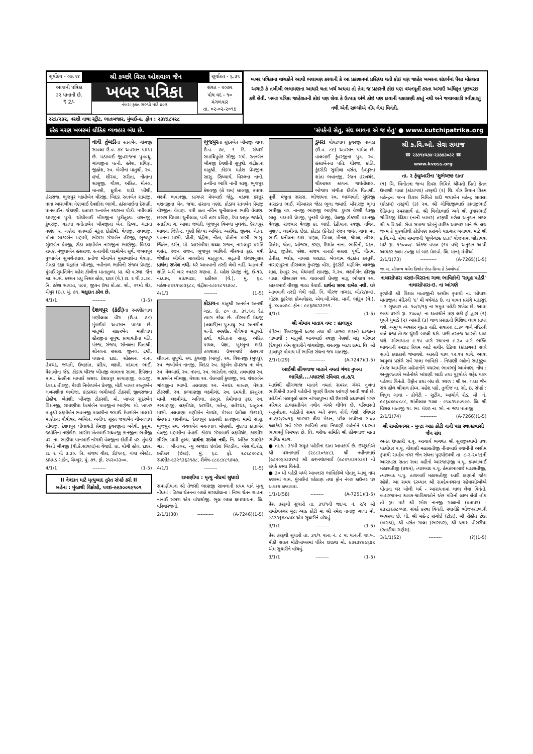સૂર્યોદય - ૦૭.૧૪
શ્રી કચ્છી વિસા ઓશવાળ જૈન
સૂર્યાસ્ત - ૬.૩૧
આજની પત્રિકા
૩૨ પાનાની છે.
₹ 2/-
ખબર પત્રિકા
નંબર: ફક્ત સભ્યો માટે ૪૦૨
સંવત - ૨૦૭૨
પોષ વદ - ૧૦
મંગળવાર
તા. ૦૨-૦૨-૨૦૧૬
૨૨૬/૨૩૨, નરશી નાથા સ્ટ્રીટ, ભાતબજાર, મુંબઈ-૯. ફોન : ૨૩૪૬૮૫૨૮
ખબર પત્રિકાના વાચકોને આથી ભલામણ કરવાની કે આ પ્રકાશનમાં પ્રસિધ્ધ થતી કોઇ પણ જાહેર ખબરના સંદર્ભમાં પૈસા મોકલતા અગાઉ કે તબીબી ભલામણના આધારે થતા ખર્ચ અથવા તો તેવા જ પ્રકારની કોઇ પણ વચનપૂર્તી કરતા અગાઉ અધિકૃત પુછપરછ કરી લેવી. ખબર પત્રિકા જાહેરાતની કોઇ પણ સેવા કે ઉત્પાદ અંગે કોઇ પણ દાવાની ચકાસણી કરતું નથી અને જવાબદારી સ્વીકારતું નથી એની સભ્યોએ નોંધ લેવા વિનંતી.
દરેક મરણ ખબરમાં લૌકિક વ્યવહાર બંધ છે. 'સંપર્કનો સેતુ, સંઘ ભાવના એ જ હેતુ' ● www.kutchipatrika.org
નાની તુંબડીના રતનબેન ગાંગજી સાવલા ઉ.વ. ૭૪ અવસાન પામ્યા છે. મઠાબાઈ જીવરાજના પુત્રવધુ. ગાંગજીના પત્ની. હરેશ, પ્રવિણ, જીજ્ઞેશ, સ્વ. બેબીના માતુશ્રી. સ્વ. હર્ષા, શીરમા, સરીતા, નીતાના સાસુજી. ગૌરવ, અંકિત, મીનલ, માનસી, ધ્રુવીના દાદી. ખીંશી, હંસરાજ, ભુજપુર લક્ષ્મીબેન વીરજી, બિદડા રતનબેન શામજી, નાના આસંબીયા નેણબાઈ દેવશીના ભાભી. હાંસબાઈના દેરાણી. પાનબાઈના જેઠાણી. પ્રતાપર રત્નાબેન કચરાના પૌત્રી. મમીબાઈ દામજીના પુત્રી. ચોથીબાઈ ખીમજીના પુત્રીતુલ્ય. વશનજી, કુંવરજી, વડાલા વનીતાબેન ખીમજીના બેન. દિવ્યા, ચંદ્રાના નણંદ. ર. ગણેશ પાનબાઈ મટુંના દોહીત્રી. વેલજી, રાઘવજી, મોખા સાકરબેન મણશી, ભોરારા ગંગાબેન હીરજી, ભુજપુર સુંદરબેન પ્રેમજી, ટોડા લક્ષ્મીબેન નાગજીના ભાણેજી. બિદડા-રાયણ મંજુલાબેન હંસરાજ, રત્નાગીરી લક્ષ્મીબેન સુર્વે, જબલપુર પુષ્પાબેન સુખચેનલાલ, કનોજ મીનાબેન મુન્નાભાઈના વેવાણ. ગેલડા દક્ષા ચંદ્રકાંત ખીમજી, નવીનાળ ભાવિની સંજય પ્રેમજી, મુંબઈ સુમતિબેન મહેશ કોલીના માતાતુલ્ય. પ્રા. શ્રી વ.સ્થા. જૈન શ્રા. સં.સં. કરસન લધુ નિસર હોલ, દાદર (વે.) ટા. ૨ થી ૩.૩૦. નિ. હરેશ સાવલા, ૫૦૪, જીવન ઉષા કો.હા. સો., ૨૧મો રોડ, ચેંબુર (ઇ.), મું. ૭૧. ચક્ષુદાન કરેલ છે.
4/1/1 -------- (1-5)
દેશલપુર (કંઠી) ના રમણીકલાલ મણીલાલ વીરા (ઉ.વ. ૭૮) મુંબઈમાં અવસાન પામ્યા છે. માતુશ્રી સાકરબેન મણીલાલ હીરજીના સુપુત્ર. પ્રભાવંતીના પતિ. પંકજ, સંજય, સોનલના પિતાશ્રી. સોનલના સસરા. જીનલ, દ્રષ્ટી, પલકના દાદા. સોહમના નાના. હેમચંદ, જયંતી, ઉષાકાંત, પ્રદિપ, લક્ષ્મી, પદમાના ભાઈ. વૈશાલીના જેઠ. કોડાય ધીરજ ખીમજી લાલનના સાળા. દિપેશના મામા. કેતકીના મામાઈ સસરા. દેશલપુર કલ્યાણજી, લાલજી, દેવચંદ હીરજી, મેરાઉ નિર્મળાબેન પ્રેમજી, મોટી ખાખર કસ્તુરબેન લખમશીના ભત્રીજા. કાંડાગરા ભચીબાઈ ટોકરશી જીવરાજના દોહીત્ર. ખેતશી, ખીમજી ટોકરશી, મો. ખાખર સુંદરબેન વિશનજી, રામાણીયા દેવકાંબેન માવજીના ભાણેજ. મો. ખાખર માતુશ્રી લક્ષ્મીબેન ભવાનજી માલશીના જમાઈ. દેવકાંબેન માલશી માણેકના પૌત્રીવર. અશ્વિન, અનીલ, સૂરત જયાબેન ચીમનલાલ શીવજી, દેશલપુર લીલાવંતી પ્રેમજી કુંવરજીના બનેવી. કુસુમ, જ્યોતિના નણંદોઇ. બારોઇ ખેતબાઈ રાઘવજી કાનજીના ભત્રીજી વર. ના. ભાડીયા પાનબાઈ નાંગશી વેલજીના દોહીત્રી વર. તુંબડી વેરશી ખીમજી (વી.કે.સાવલા)ના વેવાઈ. પ્રા. યોગી હોલ, દાદર. ટા. ૨ થી ૩.૩૦. નિ. સંજય વીરા, ડી/૧૦૬, ગંગા એસ્ટેટ, ડાયમંડ ગાર્ડન, ચેમ્બુર, મું. ૭૧. ફો. ૨૫૨૦૩૩૦૦.
4/1/1 -------- (1-5)
II નેત્રદાન માટે મૃત્યુબાદ તુરંત સંપર્ક કરો II
બહેના : મુંબ્રાથી વિક્રોલી, પવઇ-૯૯૩૦૦૫૯૧૦૧
ભુજપુરના સુંદરબેન ખીમજી ગાલા ઉ.વ. ૭૯, ૧ દિ. સંથારો સમાધિપૂર્વક સીજી ગયો. રતનબેન ખીમજી દેવશીની સુપુત્રી. ચંદ્રીકાના માતુશ્રી. કોડાય મહેશ પ્રેમજીના સાસુ. સિધ્ધાર્થ, વિરલના નાની. તન્વીના ભાવિ નાની સાસુ. ભુજપુર કેશવજી (હે રામ) લાલજી, કપાયા લક્ષ્મી ભવાનજી, પ્રાગપર મેઘબાઈ જેઠુ, વડાલા કસ્તુર વશનજીના બેન. જયા, હંસાના નણંદ. કોડાય રતનબેન પ્રેમજી વીરજીના વેવાણ. પત્રી લતા નવિન ચુનીલાલના ભાવિ વેવાણ. છસરા વિમળા ચુનીલાલ, પત્રી તારા પ્રવિણ, ડેપા અમૃત જયંતી, રતાડીયા ગ. આશા જયંતી, ભુજપુર વિમળા મુલચંદ, દેશલપુર ભાવના જિતેન્દ્ર, લુણી શિલ્પા અશ્વિન, અરવિંદ, જીગર, ચેતન, પવનના માસી. પ્રીતી, ચંદ્રીકા, નીતા, પ્રીતીના માસી. સાસુ. જિતેન, દર્શન, મો. આસંબીયા શ્રધ્ધા રાજન, નાગલપુર પ્રગતિ વસંત, રંજન રાજન, ભુજપુર ભાવિની ગૌરવના ફઇ. પત્રી જેશીકા બીપીન માલશીના માતૃતુલ્ય. સદ્ગતની ઇચ્છાનુસાર પ્રાર્થના રાખેલ નથી. ઘરે આવવાની તસ્દી લેવી નહીં. આત્માની શાંતિ અર્થે બાર નવકાર ગણવા. ઠે. મહેશ પ્રેમજી નંદુ, ઈ-૧૩, નંદધામ, કાંદરપાડા, દહીંસર (વે.), મું. ૬૮. મહેશ-૯૨૨૧૫૦૩૬૮૮, ચંદ્રીકા-૯૮૯૨૮૧૨૭૦૮.
4/1/1 -------- (1-5)
કોડાયના માતુશ્રી રતનબેન રતનશી ગડા, ઉ. ૮૦ તા. ૩૧.૧ના દેહ ત્યાગ કરેલ છે. હીરબાઈ મેઘજી (તલાટી)ના પુત્રવધુ. સ્વ. રતનશીના પત્ની. રમણીક, શૈલેષના માતુશ્રી. હર્ષા, વનિતાના સાસુ. અંકિત પાયલ, પ્રેક્ષા, ખુશ્બુના દાદી. તલવાણા ઉમરબાઈ હંસરાજ લીલાના સુપુત્રી. સ્વ. કુંવરજી (બાબુ), સ્વ. વિશનજી (બુધ્ધુ), સ્વ. જખીબેન નાનજી, બિદડા સ્વ. કંકુબેન હેમરાજ ના બેન. સ્વ. વેલબાઈ, સ્વ. નયના, સ્વ. ભારતીના નણંદ. તલવાણા સ્વ. સાકરબેન ખીમજી, મેરાવા સ્વ. વેલબાઈ કુંવરજી, સ્વ. ચંચલબેન ગાંગજીના ભાભી. તલવાણા સ્વ. નેમચંદ માસ્તર, મેરાવા ટોકરશી, સ્વ. કલ્યાણજી લક્ષ્મીચંદ, સ્વ. દમયંતી, કસ્તુરના મામી. લક્ષ્મીચંદ, અનિલા, કસ્તુર, પ્રેમીલાના ફઇ. સ્વ. કલ્યાણજી, લક્ષ્મીચંદ, અરવિંદ, મહેન્દ્ર, લહેરચંદ, અતુલના માસી. તલવાણા મણીબેન નેમચંદ, મેરાવા પ્રેમીલા ટોકરશી, હેમલતા લક્ષ્મીચંદ, દેશલપુર ઠાકરશી કાનજીના મામી સાસુ. ભુજપુર સ્વ. ચંચલબેન મગનલાલ મોણશી, ગુંદાલા કાંતાબેન વેલજી મણશીના વેવાઈ. કોડાય ગંગાબાઈ લક્ષ્મીચંદ, કાશ્મીરા શીરીષ મામી તુલ્ય. પ્રાર્થના રાખેલ નથી. નિ. અંકિત રમણીક ગડા : બી-૩૦૨, ન્યુ અજંટા ઇલોરા બિલ્ડીંગ, એસ.વી.રોડ, દહીંસર (ઇસ્ટ), મું. ૬૮. ફો. ૨૮૨૮૨૦૮૫, રમણીક-૯૩૨૧૩૬૩૧૭૮, શૈલેષ-૮૮૯૮૪૮૧૭૫૭.
4/1/1 -------- (1-5)
રામાણીયા : મૃત્યુ નોંધમાં સુધારો
રામાણીયાના શ્રી તેજસી ભાણજી સાવલાની પ્રથમ પાને મૃત્યુ નોંધમાં : હિરલ ચેતનના બદલે કારાઘોઘાના : નિરવ ચેતન શાહના નાનાઈ સસરા એમ વાંચશોજી. ભુલ બદલ ક્ષમાયાચના. લિ. પરિવારજનો.
2/1/1(30) ---------- (A-7246)(1-5)
ડુમરા પોપટલાલ કુંવરજી નાગડા (ઉ.વ. ૮૯) અવસાન પામેલ છે. વાલબાઈ કુંવરજીના પુત્ર. સ્વ. હંસાબેનના પતિ. ધીરજ, કાંતિ, કુંદરોડી સુશીલા વસંત, દેવપુરના શાંતા ભવાનજી, રંજન હરખચંદ, ચીઆસર કલ્પના જયંતીલાલ, ભોજાય સંગીતા દીલીપ પિતાશ્રી. પૂર્વી, મંજુના સસરા. ભોજાયના સ્વ. ભાગ્યવંતી સુંદરજી પાસડના ભાઈ. ચીઆસર જેઠા ભુલા જમાઈ. મોરારજી ભૂલા ભત્રીજી વર. નાનજી ભાણજી ભાણેજ. ડુમરા વેરશી દેવજી સાહૂ. પદમશી પ્રેમજી, પુનશી પ્રેમજી, વેલજી ટોકરશી વશનજી વેલજી, રાજપાર વેલજી કા. ભાઈ. દેઢીયાના રવજી, નવિન, ખુશાલ, લક્ષ્મીચંદ છેડા, કોટડા (કેનેડા) રંજન જયંત ગાલા મા. ભાઈ. ધનીલના દાદા. પારૂલ, વિમલ, મીનલ, કોમલ, તોરલ, હિતેશ, શ્વેતા, ઓજસ, કરણ, દિશાંત નાના. ભાવિની, ચંદન, દિપા, જીતેશ, પરેશ, સંજય નાનાઈ સસરા. પૂર્વી, ગૌતમ, હેનીકા, શ્લોક, નાયસા પરદાદા. બેલગામ ચંદ્રકાંત કસ્તુરી, નારાણપુરના હીરાલાલ કુંવરજી વોરા, કુંદરોડી મણીબેન લાલજી શાહ, દેવપુર સ્વ. મેઘબાઈ શામજી, ગં.સ્વ. લક્ષ્મીબેન હીરજી ગાલા, ચીઆસર સ્વ. વાલબાઈ પ્રેમજી મારૂ, ભોજાય સ્વ. સાકરબાઈ વીરજી ગાલા વેવાઈ. પ્રાર્થના સભા રાખેલ નથી. ઘરે આવવાની તસ્દી લેવી નહીં. નિ. ધીરજ નાગડા, બી/૨/૪૦૩, લોટસ કુકરેજા કોમ્પલેક્સ, એલ.બી.એસ. માર્ગ, ભાંડુપ (વે.), મું. ૪૦૦૦૭૮. ફોન : ૯૯૬૭૪૩૩૨૧૧.
4/1/1 -------- (1-5)
શ્રી મોમાય માતાય નમઃ : હાલાપુર
મંદિરના શિખરજીની ધ્વજા તથા શ્રી વાછડા દાદાની ધ્વજાના લાભાર્થી : માતુશ્રી ભાગબાઈ રવજી નેણશી મારૂ પરિવાર (દેવપુર) એમ સુધારીને વાંચશોજી. શરતચૂક બદલ ક્ષમા. લિ. શ્રી હાલાપુર મોમાય માઁ ભાવિક સંઘના જય માતાજી.
2/1/1(29) ---------- (A-7247)(1-5)
આઈશ્રી હીંગળાજ માતાને નમતાં ગંગર નુખના ભાવિકો....પધારજો રવિવાર તા.૭/૨
આઈશ્રી હીંગળાજ માતાને નમતાં સમસ્ત ગંગર નુખના ભાવિકોની ૩૦મી પહેડીનો સુવર્ણ દિવસ આંગણે આવી ગયો છે. પહેડીનો મહામૂલો લાભ નાંગલપુરના શ્રી ઉમરશી લધાભાઈ ગંગર પરિવાર હ.ભારતીબેન નવીન ગંગરે લીધેલ છે. પરિવારની અનુમોદના. પહેડીનો સમય અને સ્થળ નોંધી લેશો. રવિવાર તા.૭/૨/૨૦૧૬ કામગાર ક્રીડા મેદાન, પરેલ બપોરના ૨.૦૦ કલાકેથી સર્વે ગંગર ભાવિકો તથા નિયાણી બહેનોને પધારવા ભાવભર્યું નિમંત્રણ છે. લિ. વરીષ્ઠ સમિતિ શ્રી હીંગળાજ માતા ભાવિક મંડળ.
● તા.ક.: ૩૧મી સમૂહ પહેડીના દાતા આવકાર્ય છે. ઇચ્છુકોએ શ્રી મગનભાઈ (૨૮૮૨૦૧૪૮), શ્રી નવીનભાઈ (૯૮૨૦૬૦૩૩૪૫) શ્રી હરખચંદભાઈ (૯૮૨૧૦૩૨૦૩૦) નો સંપર્ક કરવા વિનંતી.
● ૩૦ મી પહેડી મધ્યે આવનારા ભાવિકોએ પોતાનું આખું નામ કચ્છમાં ગામ, મુંબઈમાં રહેઠાણ તથા ફોન નંબર કાઉન્ટર પર અવશ્ય લખાવવા.
1/1/1(58) -------- (A-7251)(1-5)
પ્રેસ તરફથી સુધારો તા. ૩૧/૧ની જા.ખ. નં. ૨/૨ શ્રી રામદેવનગર મુંદ્રા આઠ કોટી માં શ્રી રમેશ નાનજી ગાલા મો. ૯૩૨૩૬૭૮૦૫૪ એમ સુધારીને વાંચવું.
3/1/1 -------- (1-5)
પ્રેસ તરફથી સુધારો તા. ૩૧/૧ પાના નં. ૮ પા પાનાની જા.ખ. મીઠી સાકર મોટીખાખરમાં ધીરેન છાડવા મો. ૯૩૨૩૪૯૯૬૪૨ એમ સુધારીને વાંચવું.
3/1/1 -------- (1-5)
શ્રી ક.વિ.ઓ. સેવા સમાજ
☎ ૨૩૭૧૪૫૭૪-૨૩૭૭૩૦૩૨ ☎
www.kvoss.org
તા. ૨ ફેબ્રુઆરીના 'શુભેચ્છક દાતા'
(૧) ચિ. વિનીતના જન્મ દિવસ નિમિત્તે શ્રીમતી પ્રિતી કેતન ઉમરશી ગાલા (કાંડાગરા) તરફથી (૨) ચિ. પૌત્ર કિયાન વિક્રમ મહેન્દ્રના જન્મ દિવસ નિમિત્તે દાદી જયાબેન મહેન્દ્ર સાવલા (કોડાય) તરફથી (૩) સ્વ. શ્રી ગોવિંદજીભાઈ કાનજીભાઈ દેઢિયાના સ્મરણાર્થે હ. શ્રી વિનોદભાઈ અને શ્રી તુષારભાઈ ગોવિંદજી દેઢિયા (નાની ખાખર) તરફથી મળેલ અનુદાન બદલ શ્રી ક.વિ.ઓ. સેવા સમાજ એમનું હાર્દિક આભાર માને છે. લગ્ન જન્મ કે પુણ્યતિથી કોઈપણ પ્રસંગને યાદગાર બનાવવા માટે શ્રી ક.વિ.ઓ. સેવા સમાજની 'શુભેચ્છક દાતા' યોજનામાં જોડાવવા માટે રૂા. ૧૧૦૦૦/- એકજ વખત (૧૫ વર્ષ) અનુદાન આપી આયકર કલમ ૮૦જી માં બાદ મેળવો. લિ. માનદ્ મંત્રીઓ
2/1/1(73) ---------- (A-7265)(1-5)
જા.ખ. સૌજન્ય ધર્મેશ કિશોર છેડા-પ્રિન્સ ક્રેં ડેવલોપર્સ
નાલાસોપારા વસઇ-વિરારના ગાલા ભાવિકોની 'સમૂહ પહેડી' નાલાસોપારા-ઇ. ના આંગણે
કુળદેવી શ્રી વિશલ માતાજીની અસીમ કૃપાથી ના. સોપારા માતાજીના મંદિરની '૯' મી વર્ષગાંઠ ઉ. ના પાવન પ્રસંગે મહાસુદ - ૨ બુધવાર તા. ૧૦/૨/૧૬ ના સમુહ પહેડી રાખેલ છે. આવા ભવ્ય પ્રસંગે રૂા. ૨૫૦૦/- ના દાતાશ્રીને ત્રણ લકી ડ્રો દ્વારા (૧) ધૂપને ધુમાડે (૨) આરતી (૩) થાળ પ્રસાદનો વિશિષ્ટ લાભ પ્રાપ્ત થશે. અમુલ્ય અવસર ચૂકતા નહી. સવારના ૮.૩૦ વાગે મંદિરની બન્ને ધજા તેમજ ચુંદડી બદલી થશે. પછી તરતજ આરતી થાળ થશે. શોભાયાત્રા ૯.૧૫ વાગે સ્થાપના ૯.૩૦ વાગે ભક્તિ ભાવનાની રમઝટ રિધમ આર્ટ સચીન દેઢિયા (કાંડાગરા) સાથે સાથી કલાકારો જમાવશે. આરતી થાળ ૧૨.૧૫ વાગે. આવા અમુલ્ય પ્રસંગે સર્વે ગાલા ભાવિકો - નિયાણી બહેનો સહકુટુંબ તેમજ આમંત્રિત મહેમાનોને પધારવા ભાવભર્યું આમંત્રણ. નોંધ : અનુકુળતાએ બહેનોએ બાંધણી સાડી તથા પુરૂષોએ સફેદ વસ્ત્ર પહેરવા વિનંતી. ટિફીન પ્રથા બંધ છે. સ્થળ : શ્રી અ. ગચ્છ જૈન સંઘ હોલ શ્રીપાલ કોમ્પ. મહેશ પાર્ક, તુલીંજ ના. સો. ઇ. સંપર્ક : વિપુલ ગાલા - કોલેટી - સુટીંગ, આચોલે રોડ, મો. નં. ૯૮૬૦૪૯૦૮૮૮, શાંતીલાલ ગાલા - ૯૫૦૩૫૯૦૫૯૯. લિ. શ્રી વિશલ માતાજી ગા. ભા. મંડળ ના. સો. ના જય માતાજી.
2/1/1(74) ---------- (A-7266)(1-5)
શ્રી રામદેવનગર - મુન્દ્રા આઠ કોટી નાની પક્ષ સ્થાનકવાસી જૈન સંઘ
અનંત ઉપકારી પ.પૂ. આચાર્ય ભગવંત શ્રી સુરજીસ્વામી તથા પદવીધર પ.પૂ. ગોરાણી મહાસતીજી નીનાબાઈ સ્વામીની અસીમ કૃપાથી રામદેવ નગર જૈન સંઘના પુણ્યોદયથી તા. ૮-૨-૨૦૧૬ની આસપાસ સતત સવા મહીનો આરજાણજી પ.પૂ. કમળાબાઈ મહાસતીજી (પ્રથમ), ત્યારબાદ પ.પૂ. હેમપ્રભાબાઈ મહાસતીજી, ત્યારબાદ પ.પૂ. તારાબાઈ મહાસતીજી આદી ઠાણાનો જોગ રહેશે. આ સમય દરમ્યાન શ્રી રામદેવનગરના રહેવાસીઓએ પોતાના ઘર ખોલી ધર્મ - આરાધનામાં લાભ લેવા વિનંતી. બહારગામના શ્રાવક-શ્રાવિકાઓને એક મહિનો લાભ લેવો હોય તો રૂમ માટે શ્રી રમેશ નાનજી ગાલાનો (પ્રતાપર) - ૯૩૨૩૬૭૮૦૫૪. સંપર્ક કરવા વિનંતી. સ્થાનીકે ભોજનશાળાની વ્યવસ્થા છે. લી. શ્રી મહેન્દ્ર સંગોઈ (ટોડા), શ્રી રોહીત છેડા (બગડા), શ્રી વસંત ગાલા (ભારાપર), શ્રી પ્રકાશ વીસરીયા (રતાડીયા-ગણેશ).
3/1/1(52) -------- (?)(1-5)